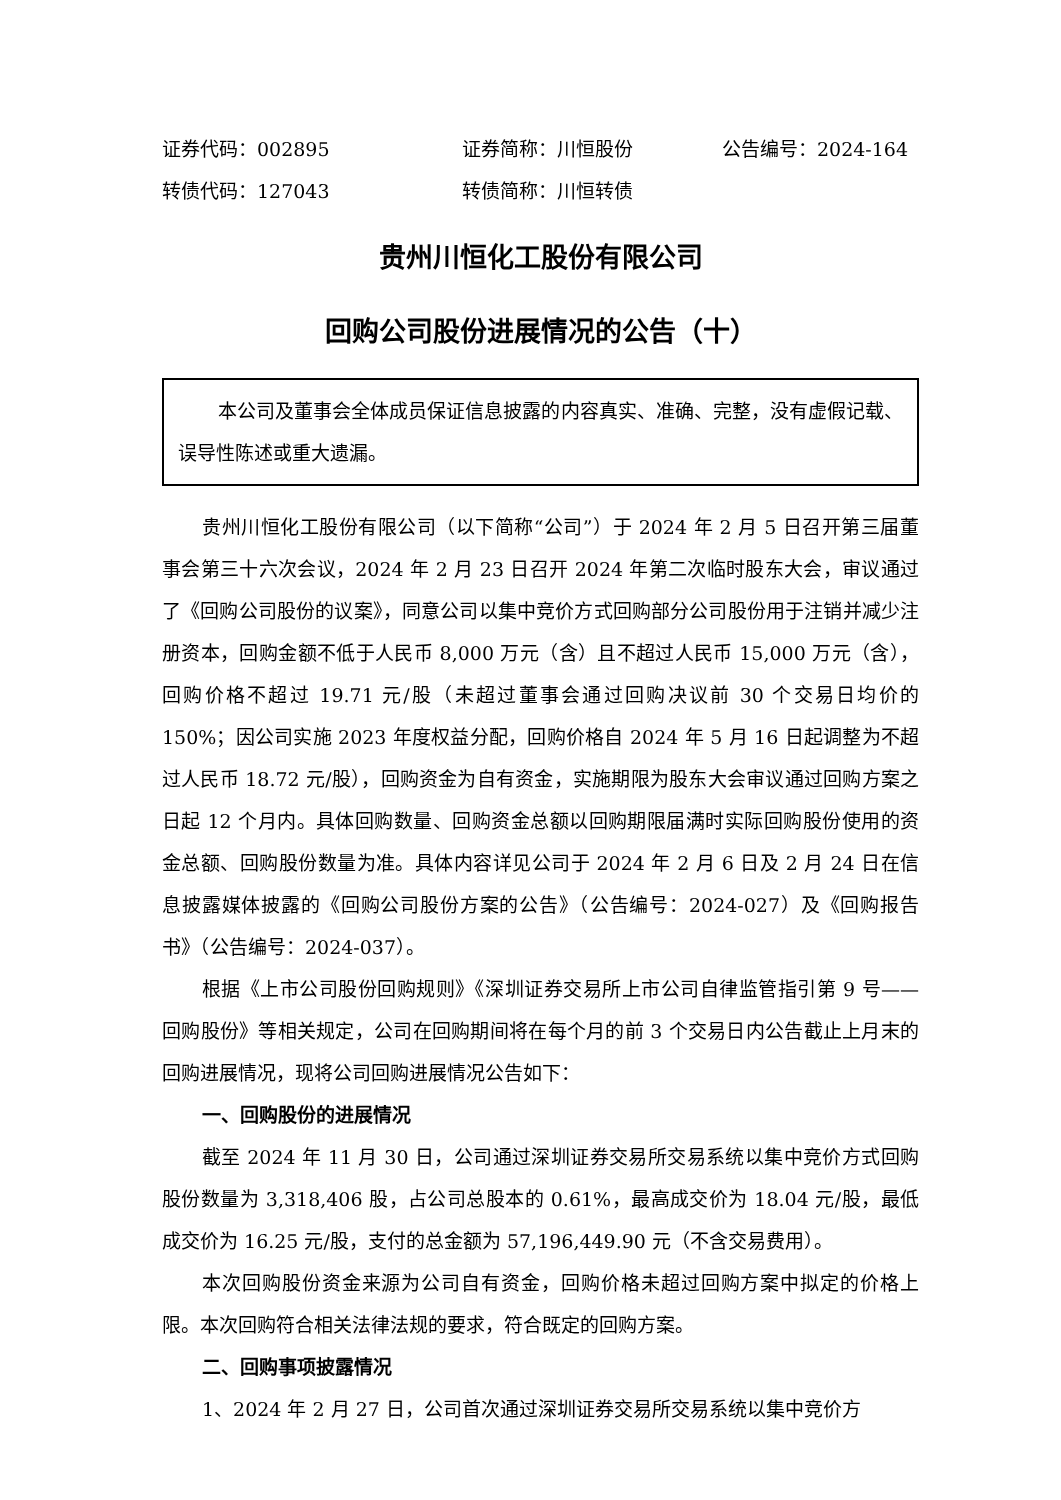证券代码：002895 证券简称：川恒股份 公告编号：2024-164
转债代码：127043 转债简称：川恒转债
贵州川恒化工股份有限公司
回购公司股份进展情况的公告（十）
本公司及董事会全体成员保证信息披露的内容真实、准确、完整，没有虚假记载、误导性陈述或重大遗漏。
贵州川恒化工股份有限公司（以下简称“公司”）于 2024 年 2 月 5 日召开第三届董事会第三十六次会议，2024 年 2 月 23 日召开 2024 年第二次临时股东大会，审议通过了《回购公司股份的议案》，同意公司以集中竞价方式回购部分公司股份用于注销并减少注册资本，回购金额不低于人民币 8,000 万元（含）且不超过人民币 15,000 万元（含），回购价格不超过 19.71 元/股（未超过董事会通过回购决议前 30 个交易日均价的 150%；因公司实施 2023 年度权益分配，回购价格自 2024 年 5 月 16 日起调整为不超过人民币 18.72 元/股），回购资金为自有资金，实施期限为股东大会审议通过回购方案之日起 12 个月内。具体回购数量、回购资金总额以回购期限届满时实际回购股份使用的资金总额、回购股份数量为准。具体内容详见公司于 2024 年 2 月 6 日及 2 月 24 日在信息披露媒体披露的《回购公司股份方案的公告》（公告编号：2024-027）及《回购报告书》（公告编号：2024-037）。
根据《上市公司股份回购规则》《深圳证券交易所上市公司自律监管指引第 9 号——回购股份》等相关规定，公司在回购期间将在每个月的前 3 个交易日内公告截止上月末的回购进展情况，现将公司回购进展情况公告如下：
一、回购股份的进展情况
截至 2024 年 11 月 30 日，公司通过深圳证券交易所交易系统以集中竞价方式回购股份数量为 3,318,406 股，占公司总股本的 0.61%，最高成交价为 18.04 元/股，最低成交价为 16.25 元/股，支付的总金额为 57,196,449.90 元（不含交易费用）。
本次回购股份资金来源为公司自有资金，回购价格未超过回购方案中拟定的价格上限。本次回购符合相关法律法规的要求，符合既定的回购方案。
二、回购事项披露情况
1、2024 年 2 月 27 日，公司首次通过深圳证券交易所交易系统以集中竞价方